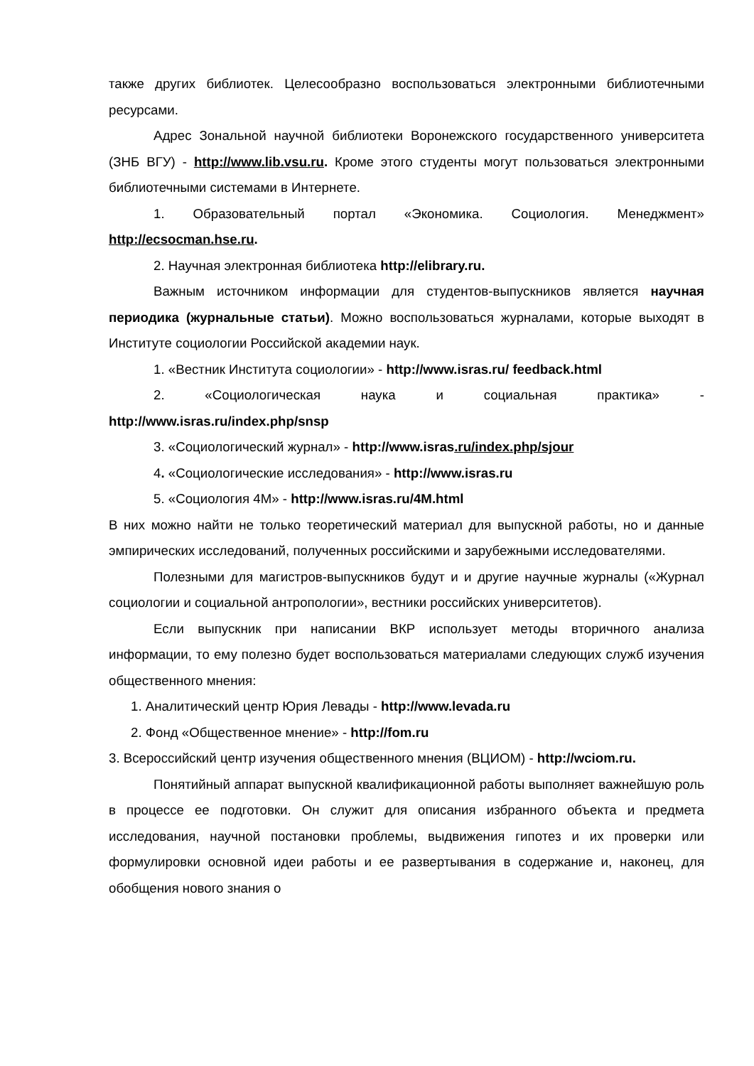также других библиотек. Целесообразно воспользоваться электронными библиотечными ресурсами.
Адрес Зональной научной библиотеки Воронежского государственного университета (ЗНБ ВГУ) - http://www.lib.vsu.ru. Кроме этого студенты могут пользоваться электронными библиотечными системами в Интернете.
1. Образовательный портал «Экономика. Социология. Менеджмент» http://ecsocman.hse.ru.
2. Научная электронная библиотека http://elibrary.ru.
Важным источником информации для студентов-выпускников является научная периодика (журнальные статьи). Можно воспользоваться журналами, которые выходят в Институте социологии Российской академии наук.
1. «Вестник Института социологии» - http://www.isras.ru/ feedback.html
2. «Социологическая наука и социальная практика» - http://www.isras.ru/index.php/snsp
3. «Социологический журнал» - http://www.isras.ru/index.php/sjour
4. «Социологические исследования» - http://www.isras.ru
5. «Социология 4М» - http://www.isras.ru/4M.html
В них можно найти не только теоретический материал для выпускной работы, но и данные эмпирических исследований, полученных российскими и зарубежными исследователями.
Полезными для магистров-выпускников будут и и другие научные журналы («Журнал социологии и социальной антропологии», вестники российских университетов).
Если выпускник при написании ВКР использует методы вторичного анализа информации, то ему полезно будет воспользоваться материалами следующих служб изучения общественного мнения:
1. Аналитический центр Юрия Левады - http://www.levada.ru
2. Фонд «Общественное мнение» - http://fom.ru
3. Всероссийский центр изучения общественного мнения (ВЦИОМ) - http://wciom.ru.
Понятийный аппарат выпускной квалификационной работы выполняет важнейшую роль в процессе ее подготовки. Он служит для описания избранного объекта и предмета исследования, научной постановки проблемы, выдвижения гипотез и их проверки или формулировки основной идеи работы и ее развертывания в содержание и, наконец, для обобщения нового знания о